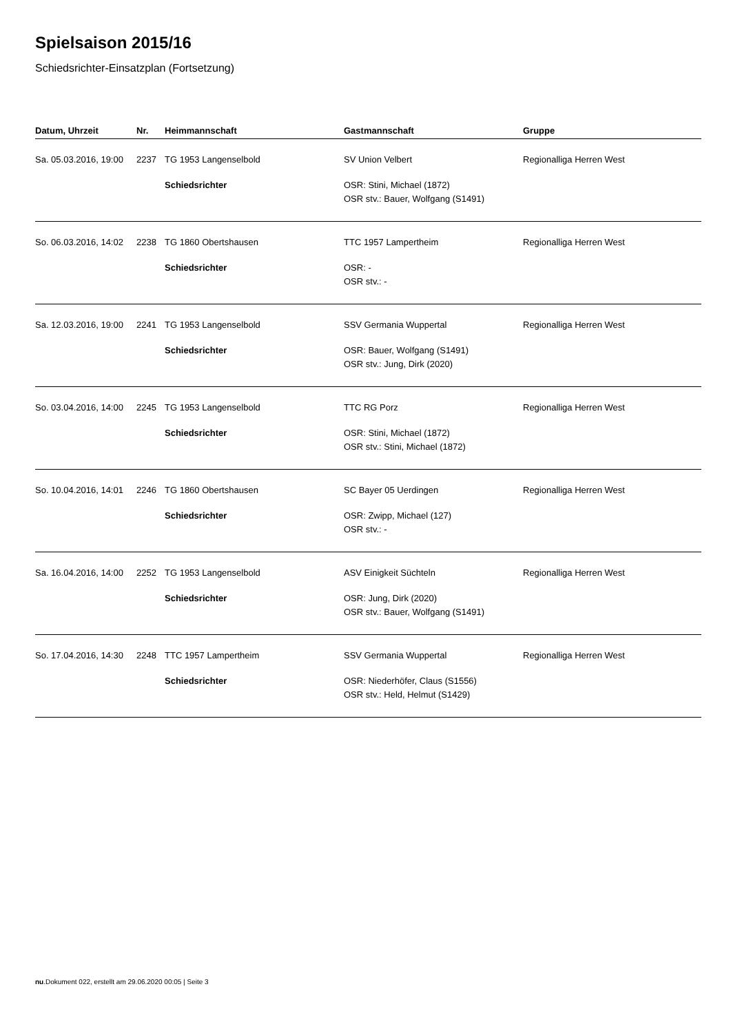Spielsaison 2015/16
Schiedsrichter-Einsatzplan (Fortsetzung)
| Datum, Uhrzeit | Nr. | Heimmannschaft | Gastmannschaft | Gruppe |
| --- | --- | --- | --- | --- |
| Sa. 05.03.2016, 19:00 | 2237 | TG 1953 Langenselbold | SV Union Velbert | Regionalliga Herren West |
| | | Schiedsrichter | OSR: Stini, Michael (1872) OSR stv.: Bauer, Wolfgang (S1491) | |
| So. 06.03.2016, 14:02 | 2238 | TG 1860 Obertshausen | TTC 1957 Lampertheim | Regionalliga Herren West |
| | | Schiedsrichter | OSR: - OSR stv.: - | |
| Sa. 12.03.2016, 19:00 | 2241 | TG 1953 Langenselbold | SSV Germania Wuppertal | Regionalliga Herren West |
| | | Schiedsrichter | OSR: Bauer, Wolfgang (S1491) OSR stv.: Jung, Dirk (2020) | |
| So. 03.04.2016, 14:00 | 2245 | TG 1953 Langenselbold | TTC RG Porz | Regionalliga Herren West |
| | | Schiedsrichter | OSR: Stini, Michael (1872) OSR stv.: Stini, Michael (1872) | |
| So. 10.04.2016, 14:01 | 2246 | TG 1860 Obertshausen | SC Bayer 05 Uerdingen | Regionalliga Herren West |
| | | Schiedsrichter | OSR: Zwipp, Michael (127) OSR stv.: - | |
| Sa. 16.04.2016, 14:00 | 2252 | TG 1953 Langenselbold | ASV Einigkeit Süchteln | Regionalliga Herren West |
| | | Schiedsrichter | OSR: Jung, Dirk (2020) OSR stv.: Bauer, Wolfgang (S1491) | |
| So. 17.04.2016, 14:30 | 2248 | TTC 1957 Lampertheim | SSV Germania Wuppertal | Regionalliga Herren West |
| | | Schiedsrichter | OSR: Niederhöfer, Claus (S1556) OSR stv.: Held, Helmut (S1429) | |
nu.Dokument 022, erstellt am 29.06.2020 00:05 | Seite 3